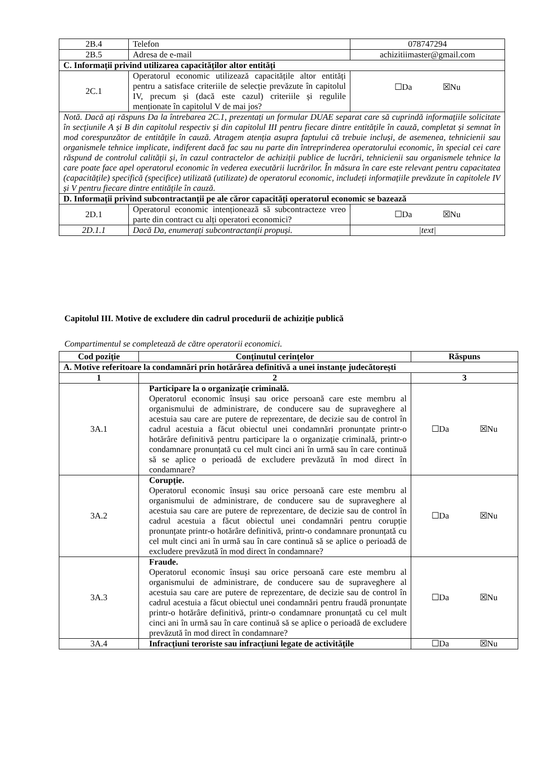| 2B.4 | Telefon | 078747294 |
| 2B.5 | Adresa de e-mail | achizitiimaster@gmail.com |
| C. Informații privind utilizarea capacităților altor entități | | |
| 2C.1 | Operatorul economic utilizează capacitățile altor entități pentru a satisface criteriile de selecție prevăzute în capitolul IV, precum și (dacă este cazul) criteriile și regulile menționate în capitolul V de mai jos? | ☐Da ☒Nu |
| Notă. Dacă ați răspuns Da la întrebarea 2C.1, prezentați un formular DUAE separat care să cuprindă informațiile solicitate în secțiunile A și B din capitolul respectiv și din capitolul III pentru fiecare dintre entitățile în cauză, completat și semnat în mod corespunzător de entitățile în cauză. Atragem atenția asupra faptului că trebuie incluși, de asemenea, tehnicienii sau organismele tehnice implicate, indiferent dacă fac sau nu parte din întreprinderea operatorului economic, în special cei care răspund de controlul calității și, în cazul contractelor de achiziții publice de lucrări, tehnicienii sau organismele tehnice la care poate face apel operatorul economic în vederea executării lucrărilor. În măsura în care este relevant pentru capacitatea (capacitățile) specifică (specifice) utilizată (utilizate) de operatorul economic, includeți informațiile prevăzute în capitolele IV și V pentru fiecare dintre entitățile în cauză. | | |
| D. Informații privind subcontractanții pe ale căror capacități operatorul economic se bazează | | |
| 2D.1 | Operatorul economic intenționează să subcontracteze vreo parte din contract cu alți operatori economici? | ☐Da ☒Nu |
| 2D.1.1 | Dacă Da, enumerați subcontractanții propuși. | /text/ |
Capitolul III. Motive de excludere din cadrul procedurii de achiziție publică
Compartimentul se completează de către operatorii economici.
| Cod poziție | Conținutul cerințelor | Răspuns |
| --- | --- | --- |
| A. Motive referitoare la condamnări prin hotărârea definitivă a unei instanțe judecătorești | | |
| 1 | 2 | 3 |
| 3A.1 | Participare la o organizație criminală. Operatorul economic însuși sau orice persoană care este membru al organismului de administrare, de conducere sau de supraveghere al acestuia sau care are putere de reprezentare, de decizie sau de control în cadrul acestuia a făcut obiectul unei condamnări pronunțate printr-o hotărâre definitivă pentru participare la o organizație criminală, printr-o condamnare pronunțată cu cel mult cinci ani în urmă sau în care continuă să se aplice o perioadă de excludere prevăzută în mod direct în condamnare? | ☐Da ☒Nu |
| 3A.2 | Corupție. Operatorul economic însuși sau orice persoană care este membru al organismului de administrare, de conducere sau de supraveghere al acestuia sau care are putere de reprezentare, de decizie sau de control în cadrul acestuia a făcut obiectul unei condamnări pentru corupție pronunțate printr-o hotărâre definitivă, printr-o condamnare pronunțată cu cel mult cinci ani în urmă sau în care continuă să se aplice o perioadă de excludere prevăzută în mod direct în condamnare? | ☐Da ☒Nu |
| 3A.3 | Fraude. Operatorul economic însuși sau orice persoană care este membru al organismului de administrare, de conducere sau de supraveghere al acestuia sau care are putere de reprezentare, de decizie sau de control în cadrul acestuia a făcut obiectul unei condamnări pentru fraudă pronunțate printr-o hotărâre definitivă, printr-o condamnare pronunțată cu cel mult cinci ani în urmă sau în care continuă să se aplice o perioadă de excludere prevăzută în mod direct în condamnare? | ☐Da ☒Nu |
| 3A.4 | Infracțiuni teroriste sau infracțiuni legate de activitățile | ☐Da ☒Nu |